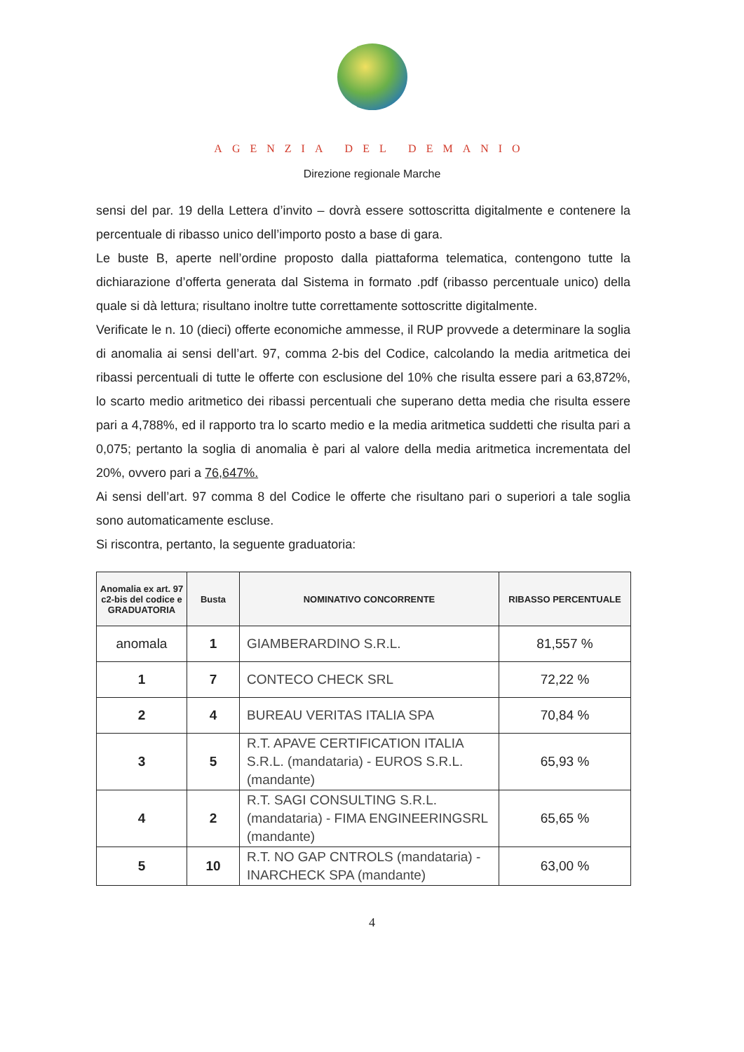AGENZIA DEL DEMANIO
Direzione regionale Marche
sensi del par. 19 della Lettera d’invito – dovrà essere sottoscritta digitalmente e contenere la percentuale di ribasso unico dell’importo posto a base di gara.
Le buste B, aperte nell’ordine proposto dalla piattaforma telematica, contengono tutte la dichiarazione d’offerta generata dal Sistema in formato .pdf (ribasso percentuale unico) della quale si dà lettura; risultano inoltre tutte correttamente sottoscritte digitalmente.
Verificate le n. 10 (dieci) offerte economiche ammesse, il RUP provvede a determinare la soglia di anomalia ai sensi dell’art. 97, comma 2-bis del Codice, calcolando la media aritmetica dei ribassi percentuali di tutte le offerte con esclusione del 10% che risulta essere pari a 63,872%, lo scarto medio aritmetico dei ribassi percentuali che superano detta media che risulta essere pari a 4,788%, ed il rapporto tra lo scarto medio e la media aritmetica suddetti che risulta pari a 0,075; pertanto la soglia di anomalia è pari al valore della media aritmetica incrementata del 20%, ovvero pari a 76,647%.
Ai sensi dell’art. 97 comma 8 del Codice le offerte che risultano pari o superiori a tale soglia sono automaticamente escluse.
Si riscontra, pertanto, la seguente graduatoria:
| Anomalia ex art. 97 c2-bis del codice e GRADUATORIA | Busta | NOMINATIVO CONCORRENTE | RIBASSO PERCENTUALE |
| --- | --- | --- | --- |
| anomala | 1 | GIAMBERARDINO S.R.L. | 81,557 % |
| 1 | 7 | CONTECO CHECK SRL | 72,22 % |
| 2 | 4 | BUREAU VERITAS ITALIA SPA | 70,84 % |
| 3 | 5 | R.T. APAVE CERTIFICATION ITALIA S.R.L. (mandataria) - EUROS S.R.L. (mandante) | 65,93 % |
| 4 | 2 | R.T. SAGI CONSULTING S.R.L. (mandataria) - FIMA ENGINEERINGSRL (mandante) | 65,65 % |
| 5 | 10 | R.T. NO GAP CNTROLS (mandataria) - INARCHECK SPA (mandante) | 63,00 % |
4